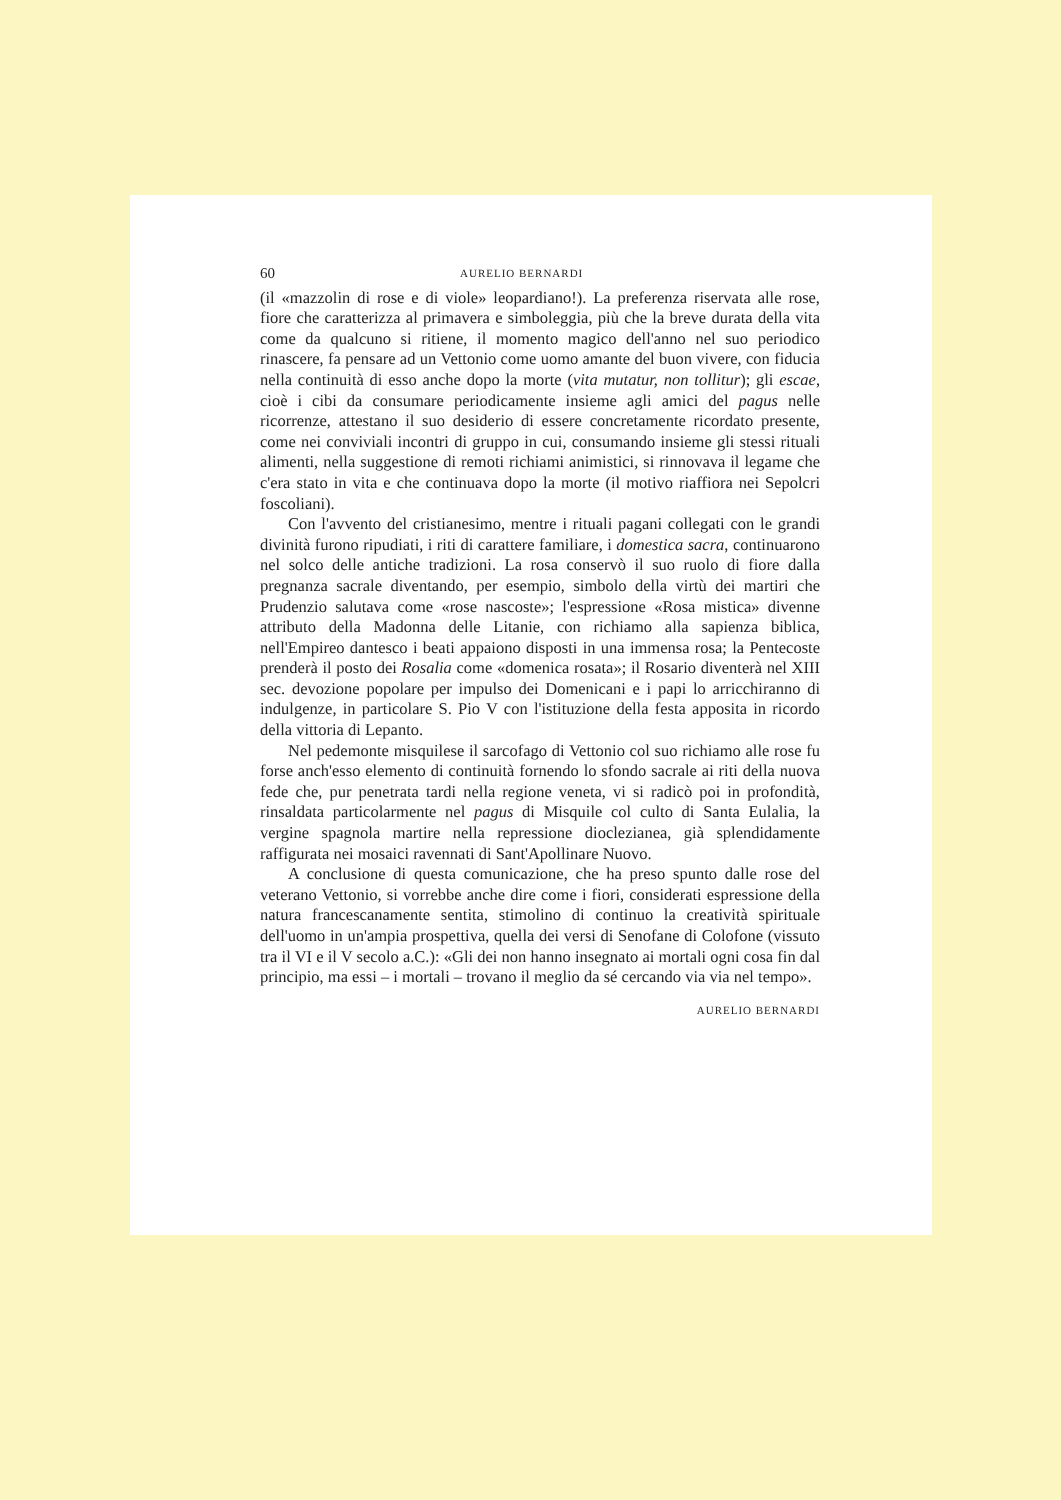60 AURELIO BERNARDI
(il «mazzolin di rose e di viole» leopardiano!). La preferenza riservata alle rose, fiore che caratterizza al primavera e simboleggia, più che la breve durata della vita come da qualcuno si ritiene, il momento magico dell'anno nel suo periodico rinascere, fa pensare ad un Vettonio come uomo amante del buon vivere, con fiducia nella continuità di esso anche dopo la morte (vita mutatur, non tollitur); gli escae, cioè i cibi da consumare periodicamente insieme agli amici del pagus nelle ricorrenze, attestano il suo desiderio di essere concretamente ricordato presente, come nei conviviali incontri di gruppo in cui, consumando insieme gli stessi rituali alimenti, nella suggestione di remoti richiami animistici, si rinnovava il legame che c'era stato in vita e che continuava dopo la morte (il motivo riaffiora nei Sepolcri foscoliani).
Con l'avvento del cristianesimo, mentre i rituali pagani collegati con le grandi divinità furono ripudiati, i riti di carattere familiare, i domestica sacra, continuarono nel solco delle antiche tradizioni. La rosa conservò il suo ruolo di fiore dalla pregnanza sacrale diventando, per esempio, simbolo della virtù dei martiri che Prudenzio salutava come «rose nascoste»; l'espressione «Rosa mistica» divenne attributo della Madonna delle Litanie, con richiamo alla sapienza biblica, nell'Empireo dantesco i beati appaiono disposti in una immensa rosa; la Pentecoste prenderà il posto dei Rosalia come «domenica rosata»; il Rosario diventerà nel XIII sec. devozione popolare per impulso dei Domenicani e i papi lo arricchiranno di indulgenze, in particolare S. Pio V con l'istituzione della festa apposita in ricordo della vittoria di Lepanto.
Nel pedemonte misquilese il sarcofago di Vettonio col suo richiamo alle rose fu forse anch'esso elemento di continuità fornendo lo sfondo sacrale ai riti della nuova fede che, pur penetrata tardi nella regione veneta, vi si radicò poi in profondità, rinsaldata particolarmente nel pagus di Misquile col culto di Santa Eulalia, la vergine spagnola martire nella repressione dioclezianea, già splendidamente raffigurata nei mosaici ravennati di Sant'Apollinare Nuovo.
A conclusione di questa comunicazione, che ha preso spunto dalle rose del veterano Vettonio, si vorrebbe anche dire come i fiori, considerati espressione della natura francescanamente sentita, stimolino di continuo la creatività spirituale dell'uomo in un'ampia prospettiva, quella dei versi di Senofane di Colofone (vissuto tra il VI e il V secolo a.C.): «Gli dei non hanno insegnato ai mortali ogni cosa fin dal principio, ma essi – i mortali – trovano il meglio da sé cercando via via nel tempo».
AURELIO BERNARDI